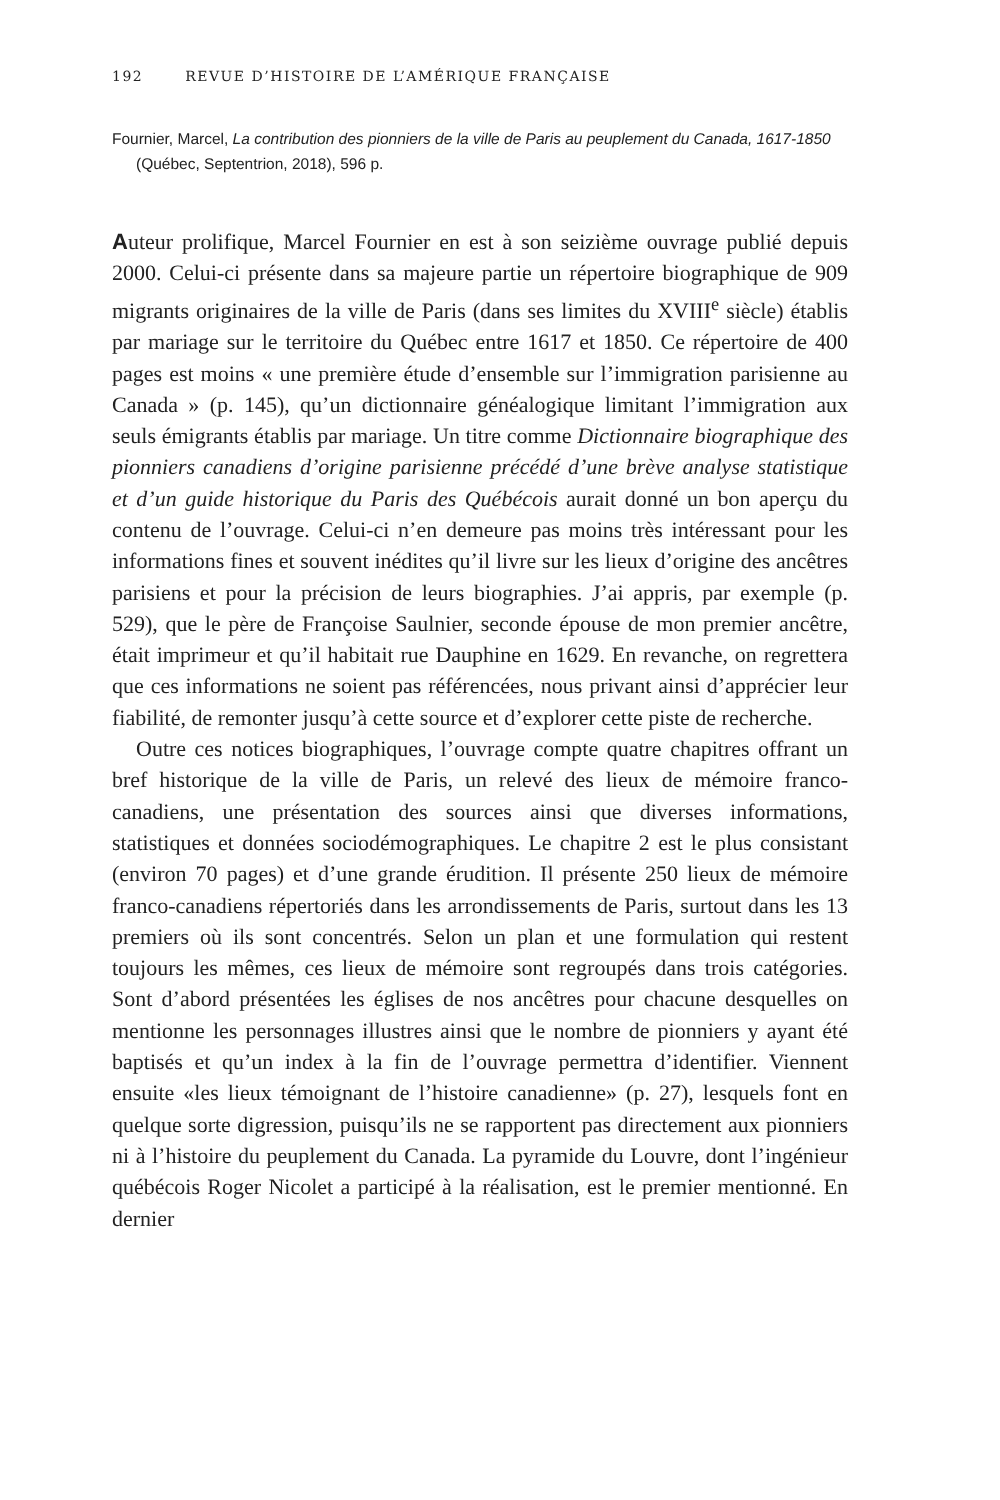192 REVUE D’HISTOIRE DE L’AMÉRIQUE FRANÇAISE
Fournier, Marcel, La contribution des pionniers de la ville de Paris au peuplement du Canada, 1617-1850 (Québec, Septentrion, 2018), 596 p.
Auteur prolifique, Marcel Fournier en est à son seizième ouvrage publié depuis 2000. Celui-ci présente dans sa majeure partie un répertoire biographique de 909 migrants originaires de la ville de Paris (dans ses limites du XVIII<sup>e</sup> siècle) établis par mariage sur le territoire du Québec entre 1617 et 1850. Ce répertoire de 400 pages est moins « une première étude d’ensemble sur l’immigration parisienne au Canada » (p. 145), qu’un dictionnaire généalogique limitant l’immigration aux seuls émigrants établis par mariage. Un titre comme Dictionnaire biographique des pionniers canadiens d’origine parisienne précédé d’une brève analyse statistique et d’un guide historique du Paris des Québécois aurait donné un bon aperçu du contenu de l’ouvrage. Celui-ci n’en demeure pas moins très intéressant pour les informations fines et souvent inédites qu’il livre sur les lieux d’origine des ancêtres parisiens et pour la précision de leurs biographies. J’ai appris, par exemple (p. 529), que le père de Françoise Saulnier, seconde épouse de mon premier ancêtre, était imprimeur et qu’il habitait rue Dauphine en 1629. En revanche, on regrettera que ces informations ne soient pas référencées, nous privant ainsi d’apprécier leur fiabilité, de remonter jusqu’à cette source et d’explorer cette piste de recherche.
Outre ces notices biographiques, l’ouvrage compte quatre chapitres offrant un bref historique de la ville de Paris, un relevé des lieux de mémoire franco-canadiens, une présentation des sources ainsi que diverses informations, statistiques et données sociodémographiques. Le chapitre 2 est le plus consistant (environ 70 pages) et d’une grande érudition. Il présente 250 lieux de mémoire franco-canadiens répertoriés dans les arrondissements de Paris, surtout dans les 13 premiers où ils sont concentrés. Selon un plan et une formulation qui restent toujours les mêmes, ces lieux de mémoire sont regroupés dans trois catégories. Sont d’abord présentées les églises de nos ancêtres pour chacune desquelles on mentionne les personnages illustres ainsi que le nombre de pionniers y ayant été baptisés et qu’un index à la fin de l’ouvrage permettra d’identifier. Viennent ensuite «les lieux témoignant de l’histoire canadienne» (p. 27), lesquels font en quelque sorte digression, puisqu’ils ne se rapportent pas directement aux pionniers ni à l’histoire du peuplement du Canada. La pyramide du Louvre, dont l’ingénieur québécois Roger Nicolet a participé à la réalisation, est le premier mentionné. En dernier